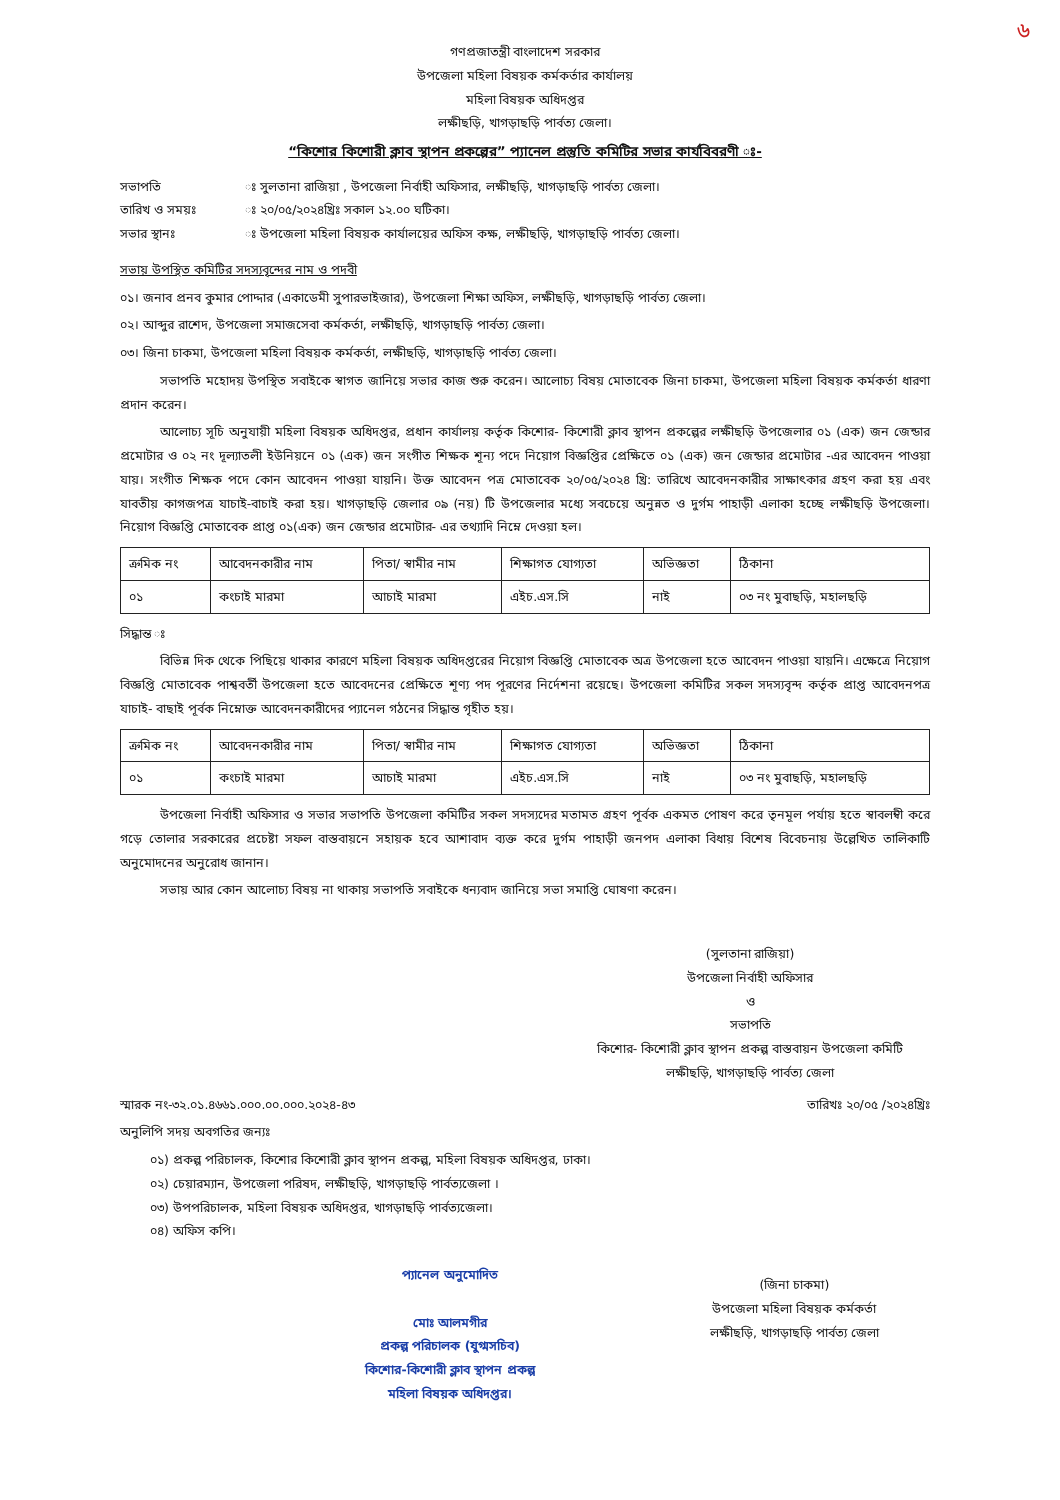৬
গণপ্রজাতন্ত্রী বাংলাদেশ সরকার
উপজেলা মহিলা বিষয়ক কর্মকর্তার কার্যালয়
মহিলা বিষয়ক অধিদপ্তর
লক্ষীছড়ি, খাগড়াছড়ি পার্বত্য জেলা।
“কিশোর কিশোরী ক্লাব স্থাপন প্রকল্পের” প্যানেল প্রস্তুতি কমিটির সভার কার্যবিবরণী ঃ-
সভাপতি ঃ সুলতানা রাজিয়া , উপজেলা নির্বাহী অফিসার, লক্ষীছড়ি, খাগড়াছড়ি পার্বত্য জেলা।
তারিখ ও সময়ঃ ঃ ২০/০৫/২০২৪খ্রিঃ সকাল ১২.০০ ঘটিকা।
সভার স্থানঃ ঃ উপজেলা মহিলা বিষয়ক কার্যালয়ের অফিস কক্ষ, লক্ষীছড়ি, খাগড়াছড়ি পার্বত্য জেলা।
সভায় উপস্থিত কমিটির সদস্যবৃন্দের নাম ও পদবী
০১। জনাব প্রনব কুমার পোদ্দার (একাডেমী সুপারভাইজার), উপজেলা শিক্ষা অফিস, লক্ষীছড়ি, খাগড়াছড়ি পার্বত্য জেলা।
০২। আব্দুর রাশেদ, উপজেলা সমাজসেবা কর্মকর্তা, লক্ষীছড়ি, খাগড়াছড়ি পার্বত্য জেলা।
০৩। জিনা চাকমা, উপজেলা মহিলা বিষয়ক কর্মকর্তা, লক্ষীছড়ি, খাগড়াছড়ি পার্বত্য জেলা।
সভাপতি মহোদয় উপস্থিত সবাইকে স্বাগত জানিয়ে সভার কাজ শুরু করেন। আলোচ্য বিষয় মোতাবেক জিনা চাকমা, উপজেলা মহিলা বিষয়ক কর্মকর্তা ধারণা প্রদান করেন।
আলোচ্য সূচি অনুযায়ী মহিলা বিষয়ক অধিদপ্তর, প্রধান কার্যালয় কর্তৃক কিশোর- কিশোরী ক্লাব স্থাপন প্রকল্পের লক্ষীছড়ি উপজেলার ০১ (এক) জন জেন্ডার প্রমোটার ও ০২ নং দূল্যাতলী ইউনিয়নে ০১ (এক) জন সংগীত শিক্ষক শূন্য পদে নিয়োগ বিজ্ঞপ্তির প্রেক্ষিতে ০১ (এক) জন জেন্ডার প্রমোটার -এর আবেদন পাওয়া যায়। সংগীত শিক্ষক পদে কোন আবেদন পাওয়া যায়নি। উক্ত আবেদন পত্র মোতাবেক ২০/০৫/২০২৪ খ্রি: তারিখে আবেদনকারীর সাক্ষাৎকার গ্রহণ করা হয় এবং যাবতীয় কাগজপত্র যাচাই-বাচাই করা হয়। খাগড়াছড়ি জেলার ০৯ (নয়) টি উপজেলার মধ্যে সবচেয়ে অনুন্নত ও দুর্গম পাহাড়ী এলাকা হচ্ছে লক্ষীছড়ি উপজেলা। নিয়োগ বিজ্ঞপ্তি মোতাবেক প্রাপ্ত ০১(এক) জন জেন্ডার প্রমোটার- এর তথ্যাদি নিম্নে দেওয়া হল।
| ক্রমিক নং | আবেদনকারীর নাম | পিতা/ স্বামীর নাম | শিক্ষাগত যোগ্যতা | অভিজ্ঞতা | ঠিকানা |
| --- | --- | --- | --- | --- | --- |
| ০১ | কংচাই মারমা | আচাই মারমা | এইচ.এস.সি | নাই | ০৩ নং মুবাছড়ি, মহালছড়ি |
সিদ্ধান্ত ঃ
বিভিন্ন দিক থেকে পিছিয়ে থাকার কারণে মহিলা বিষয়ক অধিদপ্তরের নিয়োগ বিজ্ঞপ্তি মোতাবেক অত্র উপজেলা হতে আবেদন পাওয়া যায়নি। এক্ষেত্রে নিয়োগ বিজ্ঞপ্তি মোতাবেক পাশ্ববর্তী উপজেলা হতে আবেদনের প্রেক্ষিতে শূণ্য পদ পূরণের নির্দেশনা রয়েছে। উপজেলা কমিটির সকল সদস্যবৃন্দ কর্তৃক প্রাপ্ত আবেদনপত্র যাচাই- বাছাই পূর্বক নিম্নোক্ত আবেদনকারীদের প্যানেল গঠনের সিদ্ধান্ত গৃহীত হয়।
| ক্রমিক নং | আবেদনকারীর নাম | পিতা/ স্বামীর নাম | শিক্ষাগত যোগ্যতা | অভিজ্ঞতা | ঠিকানা |
| --- | --- | --- | --- | --- | --- |
| ০১ | কংচাই মারমা | আচাই মারমা | এইচ.এস.সি | নাই | ০৩ নং মুবাছড়ি, মহালছড়ি |
উপজেলা নির্বাহী অফিসার ও সভার সভাপতি উপজেলা কমিটির সকল সদস্যদের মতামত গ্রহণ পূর্বক একমত পোষণ করে তৃনমূল পর্যায় হতে স্বাবলম্বী করে গড়ে তোলার সরকারের প্রচেষ্টা সফল বাস্তবায়নে সহায়ক হবে আশাবাদ ব্যক্ত করে দুর্গম পাহাড়ী জনপদ এলাকা বিধায় বিশেষ বিবেচনায় উল্লেখিত তালিকাটি অনুমোদনের অনুরোধ জানান।
সভায় আর কোন আলোচ্য বিষয় না থাকায় সভাপতি সবাইকে ধন্যবাদ জানিয়ে সভা সমাপ্তি ঘোষণা করেন।
(সুলতানা রাজিয়া)
উপজেলা নির্বাহী অফিসার
ও
সভাপতি
কিশোর- কিশোরী ক্লাব স্থাপন প্রকল্প বাস্তবায়ন উপজেলা কমিটি
লক্ষীছড়ি, খাগড়াছড়ি পার্বত্য জেলা
স্মারক নং-৩২.০১.৪৬৬১.০০০.০০.০০০.২০২৪-৪৩ তারিখঃ ২০/০৫ /২০২৪খ্রিঃ
অনুলিপি সদয় অবগতির জন্যঃ
০১) প্রকল্প পরিচালক, কিশোর কিশোরী ক্লাব স্থাপন প্রকল্প, মহিলা বিষয়ক অধিদপ্তর, ঢাকা।
০২) চেয়ারম্যান, উপজেলা পরিষদ, লক্ষীছড়ি, খাগড়াছড়ি পার্বত্যজেলা ।
০৩) উপপরিচালক, মহিলা বিষয়ক অধিদপ্তর, খাগড়াছড়ি পার্বত্যজেলা।
০৪) অফিস কপি।
প্যানেল অনুমোদিত
মোঃ আলমগীর
প্রকল্প পরিচালক (যুগ্মসচিব)
কিশোর-কিশোরী ক্লাব স্থাপন প্রকল্প
মহিলা বিষয়ক অধিদপ্তর।
(জিনা চাকমা)
উপজেলা মহিলা বিষয়ক কর্মকর্তা
লক্ষীছড়ি, খাগড়াছড়ি পার্বত্য জেলা